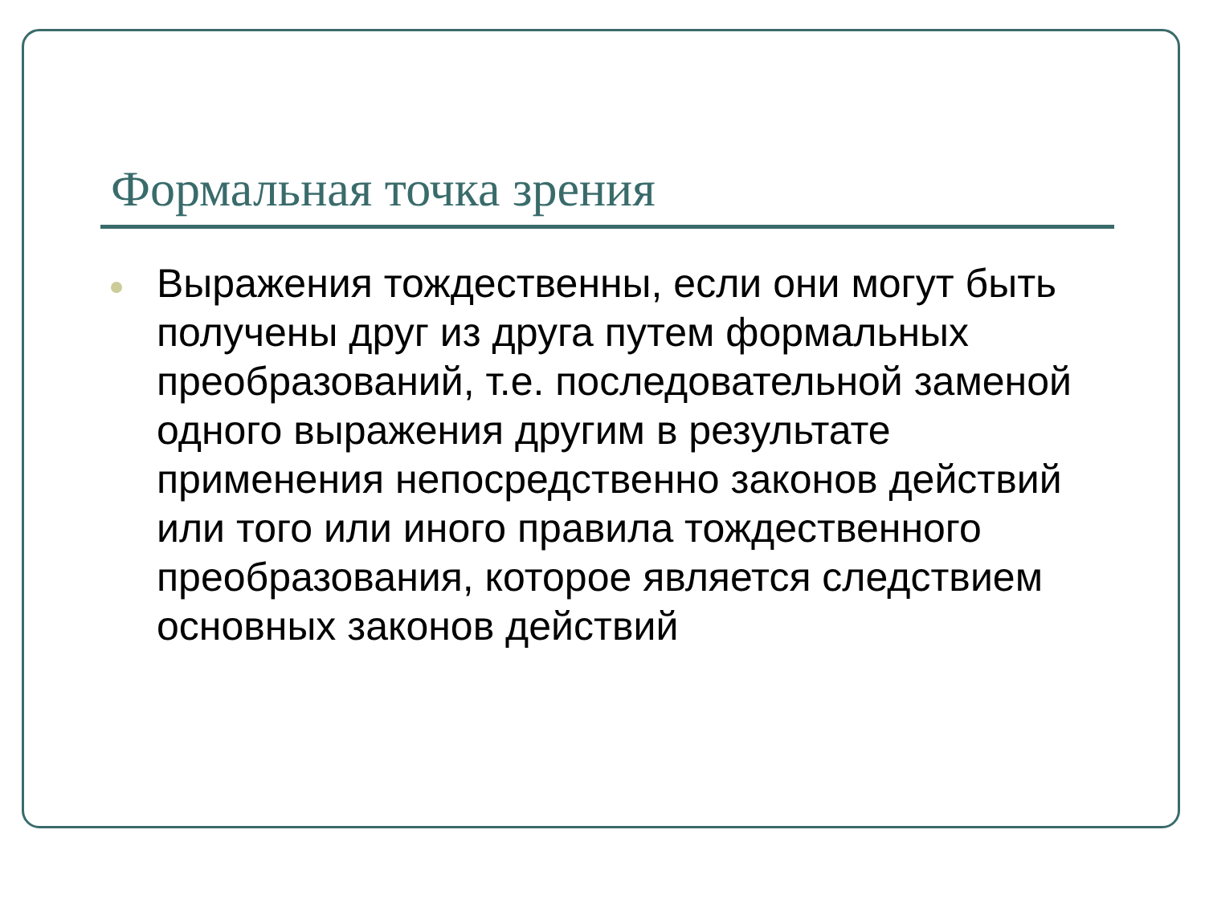Формальная точка зрения
Выражения тождественны, если они могут быть получены друг из друга путем формальных преобразований, т.е. последовательной заменой одного выражения другим в результате применения непосредственно законов действий или того или иного правила тождественного преобразования, которое является следствием основных законов действий